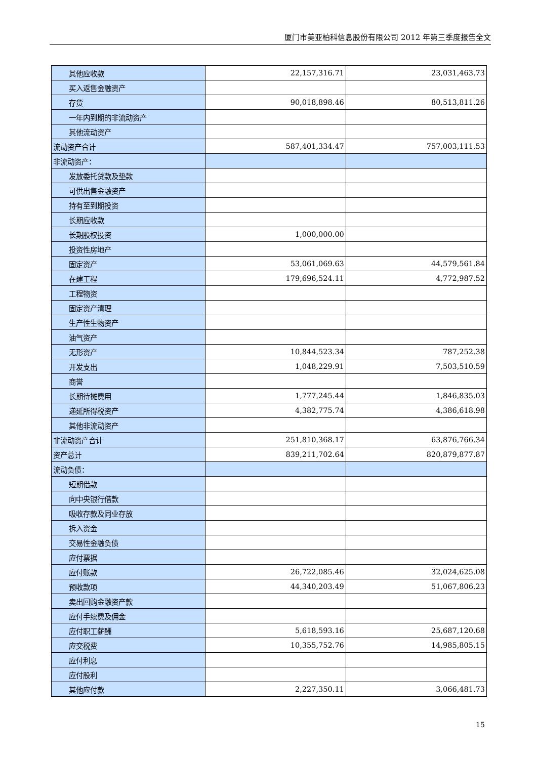厦门市美亚柏科信息股份有限公司 2012 年第三季度报告全文
| 其他应收款 | 22,157,316.71 | 23,031,463.73 |
| 买入返售金融资产 | | |
| 存货 | 90,018,898.46 | 80,513,811.26 |
| 一年内到期的非流动资产 | | |
| 其他流动资产 | | |
| 流动资产合计 | 587,401,334.47 | 757,003,111.53 |
| 非流动资产： | | |
| 发放委托贷款及垫款 | | |
| 可供出售金融资产 | | |
| 持有至到期投资 | | |
| 长期应收款 | | |
| 长期股权投资 | 1,000,000.00 | |
| 投资性房地产 | | |
| 固定资产 | 53,061,069.63 | 44,579,561.84 |
| 在建工程 | 179,696,524.11 | 4,772,987.52 |
| 工程物资 | | |
| 固定资产清理 | | |
| 生产性生物资产 | | |
| 油气资产 | | |
| 无形资产 | 10,844,523.34 | 787,252.38 |
| 开发支出 | 1,048,229.91 | 7,503,510.59 |
| 商誉 | | |
| 长期待摊费用 | 1,777,245.44 | 1,846,835.03 |
| 递延所得税资产 | 4,382,775.74 | 4,386,618.98 |
| 其他非流动资产 | | |
| 非流动资产合计 | 251,810,368.17 | 63,876,766.34 |
| 资产总计 | 839,211,702.64 | 820,879,877.87 |
| 流动负债： | | |
| 短期借款 | | |
| 向中央银行借款 | | |
| 吸收存款及同业存放 | | |
| 拆入资金 | | |
| 交易性金融负债 | | |
| 应付票据 | | |
| 应付账款 | 26,722,085.46 | 32,024,625.08 |
| 预收款项 | 44,340,203.49 | 51,067,806.23 |
| 卖出回购金融资产款 | | |
| 应付手续费及佣金 | | |
| 应付职工薪酬 | 5,618,593.16 | 25,687,120.68 |
| 应交税费 | 10,355,752.76 | 14,985,805.15 |
| 应付利息 | | |
| 应付股利 | | |
| 其他应付款 | 2,227,350.11 | 3,066,481.73 |
15